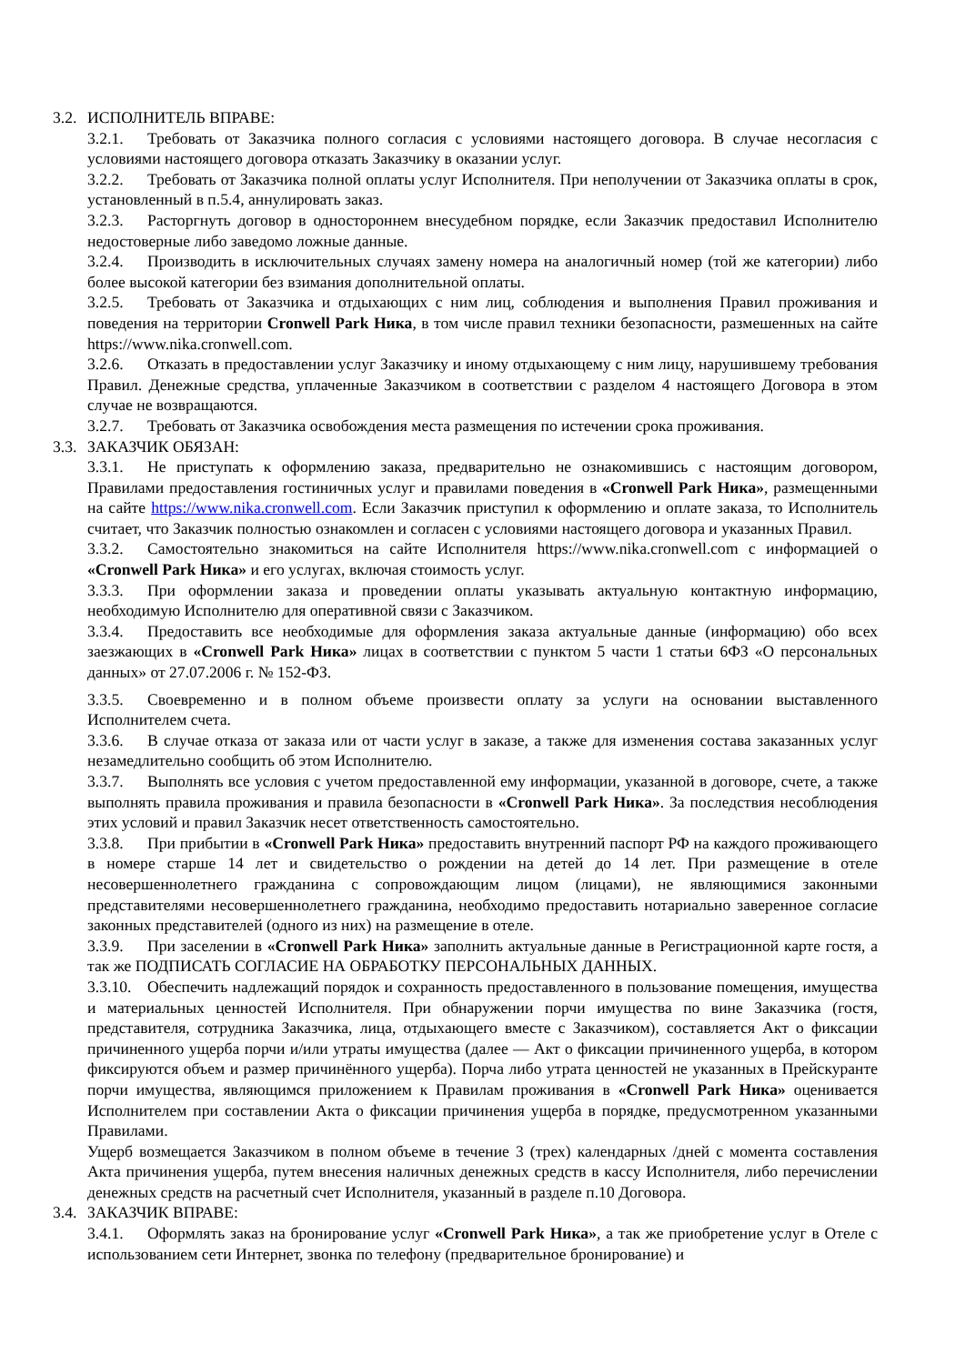3.2. ИСПОЛНИТЕЛЬ ВПРАВЕ:
3.2.1. Требовать от Заказчика полного согласия с условиями настоящего договора. В случае несогласия с условиями настоящего договора отказать Заказчику в оказании услуг.
3.2.2. Требовать от Заказчика полной оплаты услуг Исполнителя. При неполучении от Заказчика оплаты в срок, установленный в п.5.4, аннулировать заказ.
3.2.3. Расторгнуть договор в одностороннем внесудебном порядке, если Заказчик предоставил Исполнителю недостоверные либо заведомо ложные данные.
3.2.4. Производить в исключительных случаях замену номера на аналогичный номер (той же категории) либо более высокой категории без взимания дополнительной оплаты.
3.2.5. Требовать от Заказчика и отдыхающих с ним лиц, соблюдения и выполнения Правил проживания и поведения на территории Cronwell Park Ника, в том числе правил техники безопасности, размешенных на сайте https://www.nika.cronwell.com.
3.2.6. Отказать в предоставлении услуг Заказчику и иному отдыхающему с ним лицу, нарушившему требования Правил. Денежные средства, уплаченные Заказчиком в соответствии с разделом 4 настоящего Договора в этом случае не возвращаются.
3.2.7. Требовать от Заказчика освобождения места размещения по истечении срока проживания.
3.3. ЗАКАЗЧИК ОБЯЗАН:
3.3.1. Не приступать к оформлению заказа, предварительно не ознакомившись с настоящим договором, Правилами предоставления гостиничных услуг и правилами поведения в «Cronwell Park Ника», размещенными на сайте https://www.nika.cronwell.com. Если Заказчик приступил к оформлению и оплате заказа, то Исполнитель считает, что Заказчик полностью ознакомлен и согласен с условиями настоящего договора и указанных Правил.
3.3.2. Самостоятельно знакомиться на сайте Исполнителя https://www.nika.cronwell.com с информацией о «Cronwell Park Ника» и его услугах, включая стоимость услуг.
3.3.3. При оформлении заказа и проведении оплаты указывать актуальную контактную информацию, необходимую Исполнителю для оперативной связи с Заказчиком.
3.3.4. Предоставить все необходимые для оформления заказа актуальные данные (информацию) обо всех заезжающих в «Cronwell Park Ника» лицах в соответствии с пунктом 5 части 1 статьи 6ФЗ «О персональных данных» от 27.07.2006 г. № 152-ФЗ.
3.3.5. Своевременно и в полном объеме произвести оплату за услуги на основании выставленного Исполнителем счета.
3.3.6. В случае отказа от заказа или от части услуг в заказе, а также для изменения состава заказанных услуг незамедлительно сообщить об этом Исполнителю.
3.3.7. Выполнять все условия с учетом предоставленной ему информации, указанной в договоре, счете, а также выполнять правила проживания и правила безопасности в «Cronwell Park Ника». За последствия несоблюдения этих условий и правил Заказчик несет ответственность самостоятельно.
3.3.8. При прибытии в «Cronwell Park Ника» предоставить внутренний паспорт РФ на каждого проживающего в номере старше 14 лет и свидетельство о рождении на детей до 14 лет. При размещение в отеле несовершеннолетнего гражданина с сопровождающим лицом (лицами), не являющимися законными представителями несовершеннолетнего гражданина, необходимо предоставить нотариально заверенное согласие законных представителей (одного из них) на размещение в отеле.
3.3.9. При заселении в «Cronwell Park Ника» заполнить актуальные данные в Регистрационной карте гостя, а так же ПОДПИСАТЬ СОГЛАСИЕ НА ОБРАБОТКУ ПЕРСОНАЛЬНЫХ ДАННЫХ.
3.3.10. Обеспечить надлежащий порядок и сохранность предоставленного в пользование помещения, имущества и материальных ценностей Исполнителя. При обнаружении порчи имущества по вине Заказчика (гостя, представителя, сотрудника Заказчика, лица, отдыхающего вместе с Заказчиком), составляется Акт о фиксации причиненного ущерба порчи и/или утраты имущества (далее — Акт о фиксации причиненного ущерба, в котором фиксируются объем и размер причинённого ущерба). Порча либо утрата ценностей не указанных в Прейскуранте порчи имущества, являющимся приложением к Правилам проживания в «Cronwell Park Ника» оценивается Исполнителем при составлении Акта о фиксации причинения ущерба в порядке, предусмотренном указанными Правилами.
Ущерб возмещается Заказчиком в полном объеме в течение 3 (трех) календарных /дней с момента составления Акта причинения ущерба, путем внесения наличных денежных средств в кассу Исполнителя, либо перечислении денежных средств на расчетный счет Исполнителя, указанный в разделе п.10 Договора.
3.4. ЗАКАЗЧИК ВПРАВЕ:
3.4.1. Оформлять заказ на бронирование услуг «Cronwell Park Ника», а так же приобретение услуг в Отеле с использованием сети Интернет, звонка по телефону (предварительное бронирование) и